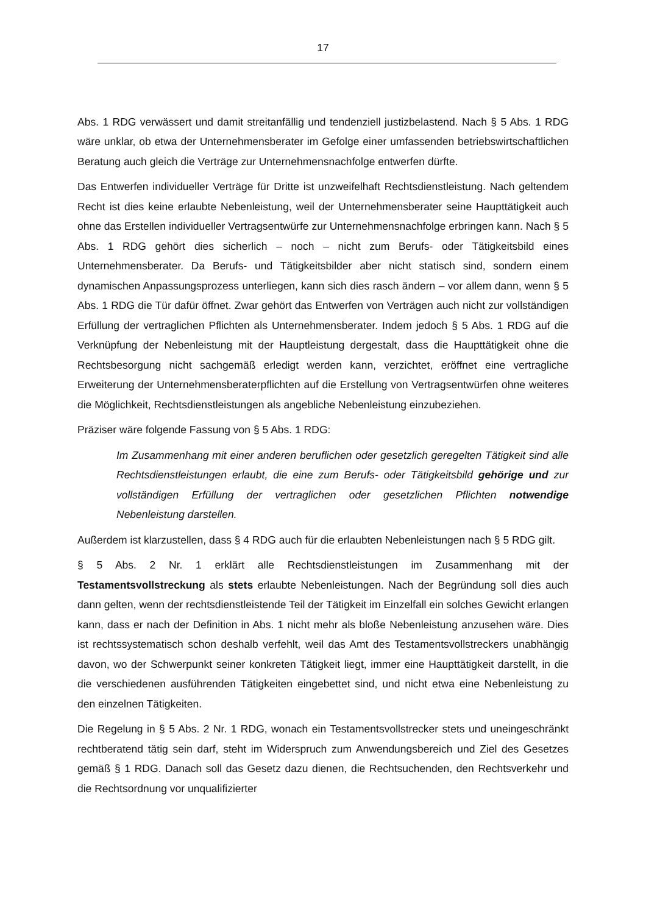17
Abs. 1 RDG verwässert und damit streitanfällig und tendenziell justizbelastend. Nach § 5 Abs. 1 RDG wäre unklar, ob etwa der Unternehmensberater im Gefolge einer umfassenden betriebswirtschaftlichen Beratung auch gleich die Verträge zur Unternehmensnachfolge entwerfen dürfte.
Das Entwerfen individueller Verträge für Dritte ist unzweifelhaft Rechtsdienstleistung. Nach geltendem Recht ist dies keine erlaubte Nebenleistung, weil der Unternehmensberater seine Haupttätigkeit auch ohne das Erstellen individueller Vertragsentwürfe zur Unternehmensnachfolge erbringen kann. Nach § 5 Abs. 1 RDG gehört dies sicherlich – noch – nicht zum Berufs- oder Tätigkeitsbild eines Unternehmensberater. Da Berufs- und Tätigkeitsbilder aber nicht statisch sind, sondern einem dynamischen Anpassungsprozess unterliegen, kann sich dies rasch ändern – vor allem dann, wenn § 5 Abs. 1 RDG die Tür dafür öffnet. Zwar gehört das Entwerfen von Verträgen auch nicht zur vollständigen Erfüllung der vertraglichen Pflichten als Unternehmensberater. Indem jedoch § 5 Abs. 1 RDG auf die Verknüpfung der Nebenleistung mit der Hauptleistung dergestalt, dass die Haupttätigkeit ohne die Rechtsbesorgung nicht sachgemäß erledigt werden kann, verzichtet, eröffnet eine vertragliche Erweiterung der Unternehmensberaterpflichten auf die Erstellung von Vertragsentwürfen ohne weiteres die Möglichkeit, Rechtsdienstleistungen als angebliche Nebenleistung einzubeziehen.
Präziser wäre folgende Fassung von § 5 Abs. 1 RDG:
Im Zusammenhang mit einer anderen beruflichen oder gesetzlich geregelten Tätigkeit sind alle Rechtsdienstleistungen erlaubt, die eine zum Berufs- oder Tätigkeitsbild gehörige und zur vollständigen Erfüllung der vertraglichen oder gesetzlichen Pflichten notwendige Nebenleistung darstellen.
Außerdem ist klarzustellen, dass § 4 RDG auch für die erlaubten Nebenleistungen nach § 5 RDG gilt.
§ 5 Abs. 2 Nr. 1 erklärt alle Rechtsdienstleistungen im Zusammenhang mit der Testamentsvollstreckung als stets erlaubte Nebenleistungen. Nach der Begründung soll dies auch dann gelten, wenn der rechtsdienstleistende Teil der Tätigkeit im Einzelfall ein solches Gewicht erlangen kann, dass er nach der Definition in Abs. 1 nicht mehr als bloße Nebenleistung anzusehen wäre. Dies ist rechtssystematisch schon deshalb verfehlt, weil das Amt des Testamentsvollstreckers unabhängig davon, wo der Schwerpunkt seiner konkreten Tätigkeit liegt, immer eine Haupttätigkeit darstellt, in die die verschiedenen ausführenden Tätigkeiten eingebettet sind, und nicht etwa eine Nebenleistung zu den einzelnen Tätigkeiten.
Die Regelung in § 5 Abs. 2 Nr. 1 RDG, wonach ein Testamentsvollstrecker stets und uneingeschränkt rechtberatend tätig sein darf, steht im Widerspruch zum Anwendungsbereich und Ziel des Gesetzes gemäß § 1 RDG. Danach soll das Gesetz dazu dienen, die Rechtsuchenden, den Rechtsverkehr und die Rechtsordnung vor unqualifizierter